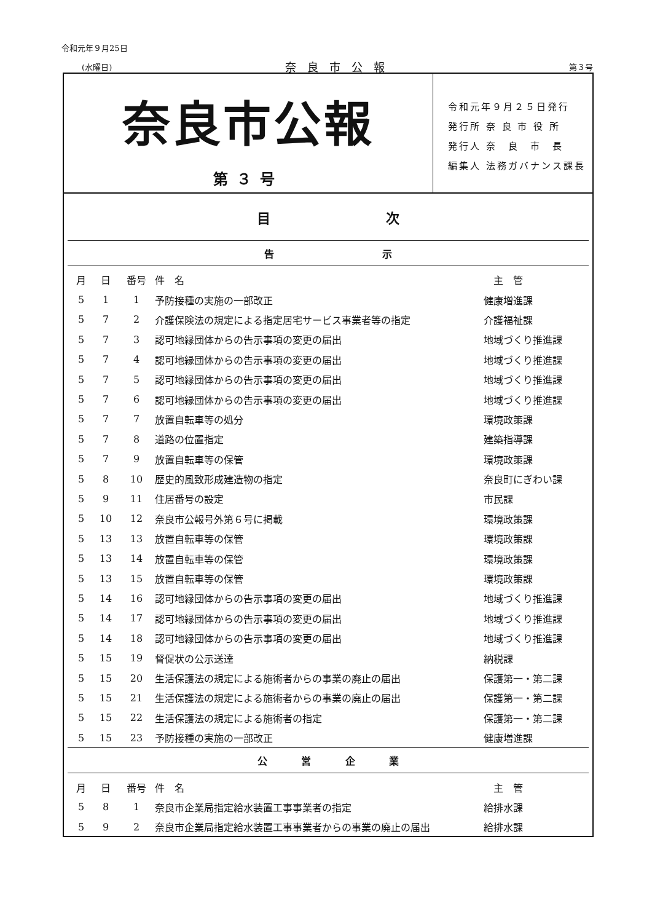令和元年９月25日
(水曜日) 奈良市公報 第３号
奈良市公報
第３号
令和元年９月２５日発行
発行所 奈 良 市 役 所
発行人 奈　良　市　長
編集人 法務ガバナンス課長
目 次
告 示
| 月 | 日 | 番号 | 件 名 | 主 管 |
| --- | --- | --- | --- | --- |
| 5 | 1 | 1 | 予防接種の実施の一部改正 | 健康増進課 |
| 5 | 7 | 2 | 介護保険法の規定による指定居宅サービス事業者等の指定 | 介護福祉課 |
| 5 | 7 | 3 | 認可地縁団体からの告示事項の変更の届出 | 地域づくり推進課 |
| 5 | 7 | 4 | 認可地縁団体からの告示事項の変更の届出 | 地域づくり推進課 |
| 5 | 7 | 5 | 認可地縁団体からの告示事項の変更の届出 | 地域づくり推進課 |
| 5 | 7 | 6 | 認可地縁団体からの告示事項の変更の届出 | 地域づくり推進課 |
| 5 | 7 | 7 | 放置自転車等の処分 | 環境政策課 |
| 5 | 7 | 8 | 道路の位置指定 | 建築指導課 |
| 5 | 7 | 9 | 放置自転車等の保管 | 環境政策課 |
| 5 | 8 | 10 | 歴史的風致形成建造物の指定 | 奈良町にぎわい課 |
| 5 | 9 | 11 | 住居番号の設定 | 市民課 |
| 5 | 10 | 12 | 奈良市公報号外第６号に掲載 | 環境政策課 |
| 5 | 13 | 13 | 放置自転車等の保管 | 環境政策課 |
| 5 | 13 | 14 | 放置自転車等の保管 | 環境政策課 |
| 5 | 13 | 15 | 放置自転車等の保管 | 環境政策課 |
| 5 | 14 | 16 | 認可地縁団体からの告示事項の変更の届出 | 地域づくり推進課 |
| 5 | 14 | 17 | 認可地縁団体からの告示事項の変更の届出 | 地域づくり推進課 |
| 5 | 14 | 18 | 認可地縁団体からの告示事項の変更の届出 | 地域づくり推進課 |
| 5 | 15 | 19 | 督促状の公示送達 | 納税課 |
| 5 | 15 | 20 | 生活保護法の規定による施術者からの事業の廃止の届出 | 保護第一・第二課 |
| 5 | 15 | 21 | 生活保護法の規定による施術者からの事業の廃止の届出 | 保護第一・第二課 |
| 5 | 15 | 22 | 生活保護法の規定による施術者の指定 | 保護第一・第二課 |
| 5 | 15 | 23 | 予防接種の実施の一部改正 | 健康増進課 |
公 営 企 業
| 月 | 日 | 番号 | 件 名 | 主 管 |
| --- | --- | --- | --- | --- |
| 5 | 8 | 1 | 奈良市企業局指定給水装置工事事業者の指定 | 給排水課 |
| 5 | 9 | 2 | 奈良市企業局指定給水装置工事事業者からの事業の廃止の届出 | 給排水課 |